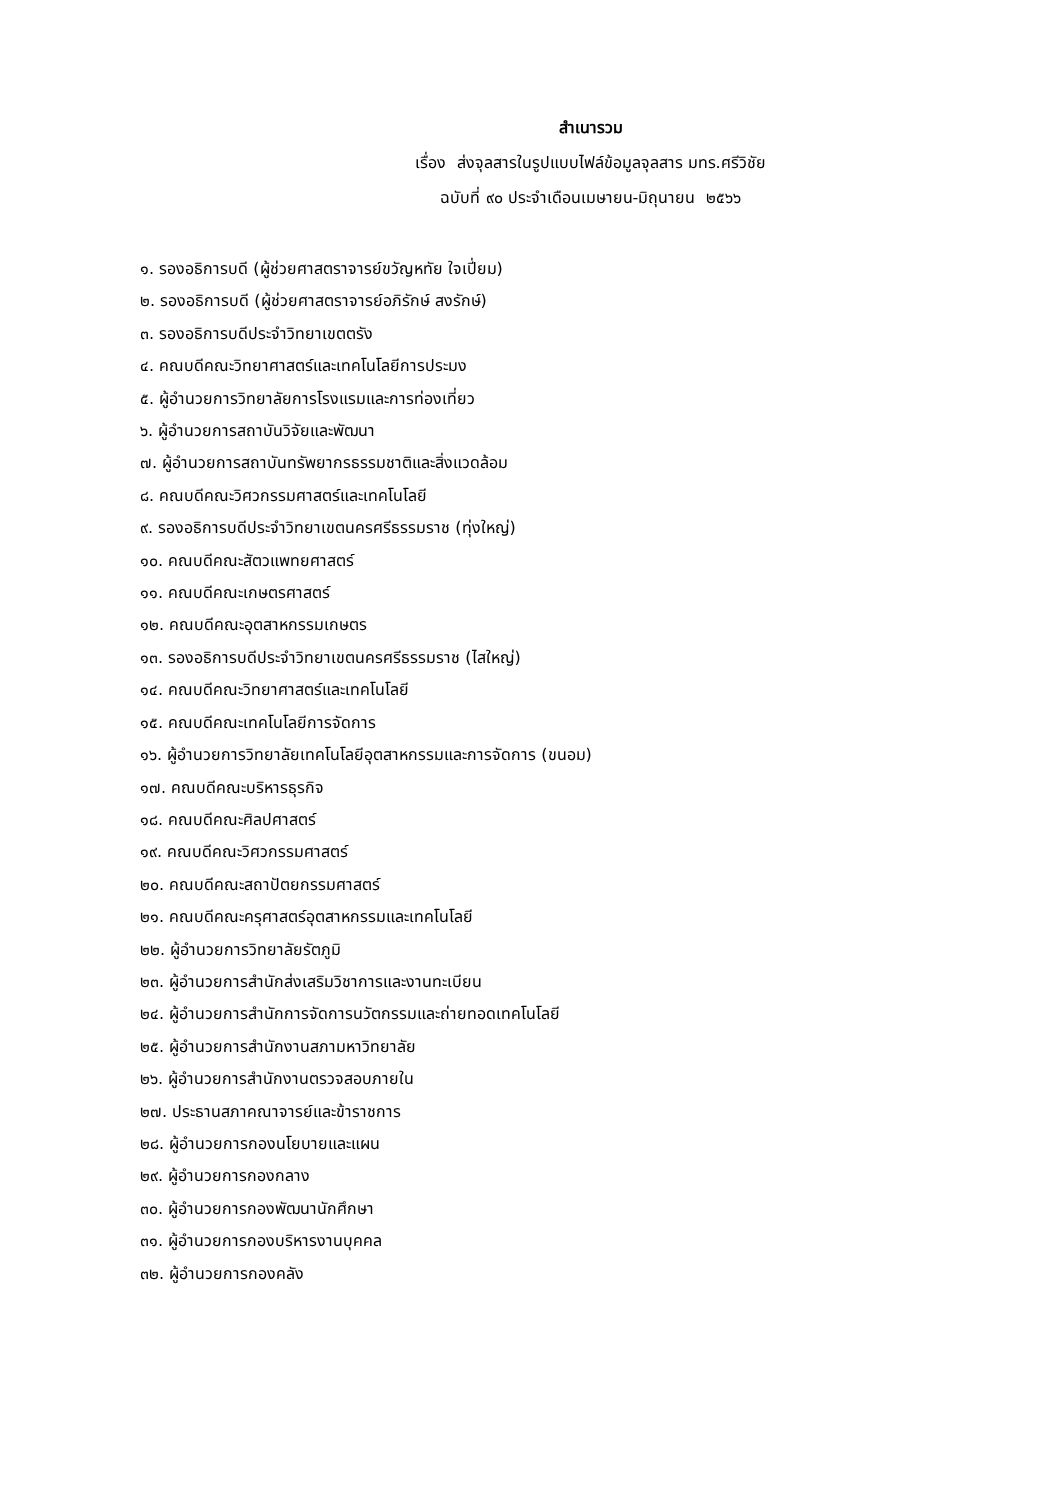สำเนารวม
เรื่อง ส่งจุลสารในรูปแบบไฟล์ข้อมูลจุลสาร มทร.ศรีวิชัย
ฉบับที่ ๙๐ ประจำเดือนเมษายน-มิถุนายน ๒๕๖๖
๑. รองอธิการบดี (ผู้ช่วยศาสตราจารย์ขวัญหทัย ใจเปี่ยม)
๒. รองอธิการบดี (ผู้ช่วยศาสตราจารย์อภิรักษ์ สงรักษ์)
๓. รองอธิการบดีประจำวิทยาเขตตรัง
๔. คณบดีคณะวิทยาศาสตร์และเทคโนโลยีการประมง
๕. ผู้อำนวยการวิทยาลัยการโรงแรมและการท่องเที่ยว
๖. ผู้อำนวยการสถาบันวิจัยและพัฒนา
๗. ผู้อำนวยการสถาบันทรัพยากรธรรมชาติและสิ่งแวดล้อม
๘. คณบดีคณะวิศวกรรมศาสตร์และเทคโนโลยี
๙. รองอธิการบดีประจำวิทยาเขตนครศรีธรรมราช (ทุ่งใหญ่)
๑๐. คณบดีคณะสัตวแพทยศาสตร์
๑๑. คณบดีคณะเกษตรศาสตร์
๑๒. คณบดีคณะอุตสาหกรรมเกษตร
๑๓. รองอธิการบดีประจำวิทยาเขตนครศรีธรรมราช (ไสใหญ่)
๑๔. คณบดีคณะวิทยาศาสตร์และเทคโนโลยี
๑๕. คณบดีคณะเทคโนโลยีการจัดการ
๑๖. ผู้อำนวยการวิทยาลัยเทคโนโลยีอุตสาหกรรมและการจัดการ (ขนอม)
๑๗. คณบดีคณะบริหารธุรกิจ
๑๘. คณบดีคณะศิลปศาสตร์
๑๙. คณบดีคณะวิศวกรรมศาสตร์
๒๐. คณบดีคณะสถาปัตยกรรมศาสตร์
๒๑. คณบดีคณะครุศาสตร์อุตสาหกรรมและเทคโนโลยี
๒๒. ผู้อำนวยการวิทยาลัยรัตภูมิ
๒๓. ผู้อำนวยการสำนักส่งเสริมวิชาการและงานทะเบียน
๒๔. ผู้อำนวยการสำนักการจัดการนวัตกรรมและถ่ายทอดเทคโนโลยี
๒๕. ผู้อำนวยการสำนักงานสภามหาวิทยาลัย
๒๖. ผู้อำนวยการสำนักงานตรวจสอบภายใน
๒๗. ประธานสภาคณาจารย์และข้าราชการ
๒๘. ผู้อำนวยการกองนโยบายและแผน
๒๙. ผู้อำนวยการกองกลาง
๓๐. ผู้อำนวยการกองพัฒนานักศึกษา
๓๑. ผู้อำนวยการกองบริหารงานบุคคล
๓๒. ผู้อำนวยการกองคลัง